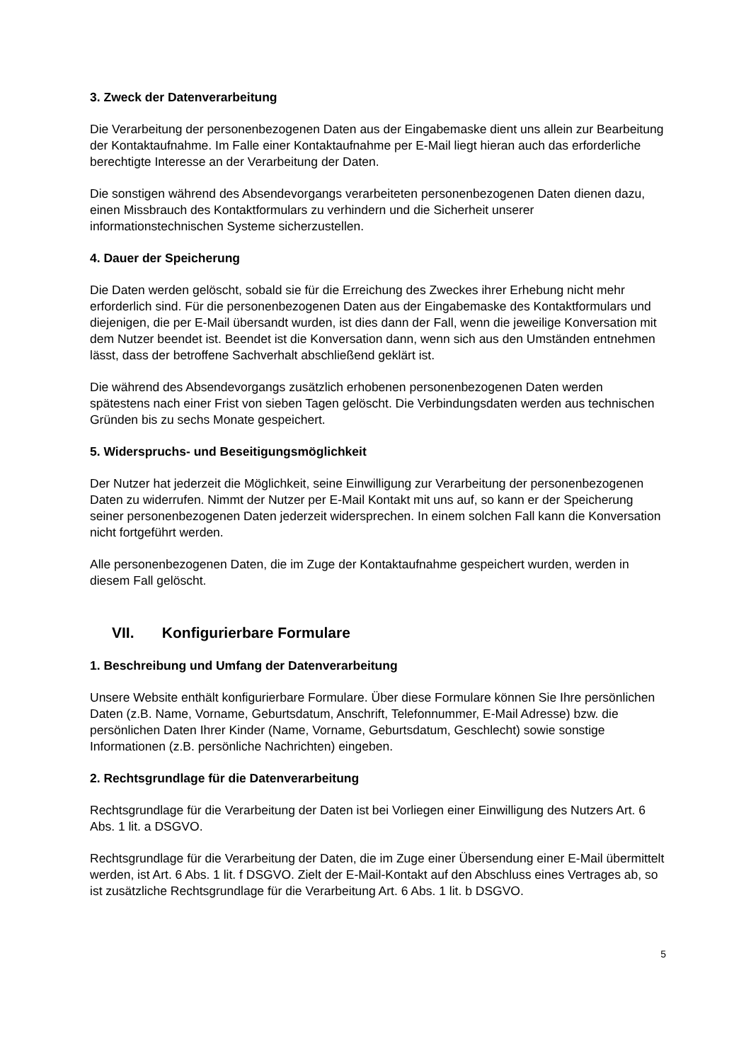3. Zweck der Datenverarbeitung
Die Verarbeitung der personenbezogenen Daten aus der Eingabemaske dient uns allein zur Bearbeitung der Kontaktaufnahme. Im Falle einer Kontaktaufnahme per E-Mail liegt hieran auch das erforderliche berechtigte Interesse an der Verarbeitung der Daten.
Die sonstigen während des Absendevorgangs verarbeiteten personenbezogenen Daten dienen dazu, einen Missbrauch des Kontaktformulars zu verhindern und die Sicherheit unserer informationstechnischen Systeme sicherzustellen.
4. Dauer der Speicherung
Die Daten werden gelöscht, sobald sie für die Erreichung des Zweckes ihrer Erhebung nicht mehr erforderlich sind. Für die personenbezogenen Daten aus der Eingabemaske des Kontaktformulars und diejenigen, die per E-Mail übersandt wurden, ist dies dann der Fall, wenn die jeweilige Konversation mit dem Nutzer beendet ist. Beendet ist die Konversation dann, wenn sich aus den Umständen entnehmen lässt, dass der betroffene Sachverhalt abschließend geklärt ist.
Die während des Absendevorgangs zusätzlich erhobenen personenbezogenen Daten werden spätestens nach einer Frist von sieben Tagen gelöscht. Die Verbindungsdaten werden aus technischen Gründen bis zu sechs Monate gespeichert.
5. Widerspruchs- und Beseitigungsmöglichkeit
Der Nutzer hat jederzeit die Möglichkeit, seine Einwilligung zur Verarbeitung der personenbezogenen Daten zu widerrufen. Nimmt der Nutzer per E-Mail Kontakt mit uns auf, so kann er der Speicherung seiner personenbezogenen Daten jederzeit widersprechen. In einem solchen Fall kann die Konversation nicht fortgeführt werden.
Alle personenbezogenen Daten, die im Zuge der Kontaktaufnahme gespeichert wurden, werden in diesem Fall gelöscht.
VII. Konfigurierbare Formulare
1. Beschreibung und Umfang der Datenverarbeitung
Unsere Website enthält konfigurierbare Formulare. Über diese Formulare können Sie Ihre persönlichen Daten (z.B. Name, Vorname, Geburtsdatum, Anschrift, Telefonnummer, E-Mail Adresse) bzw. die persönlichen Daten Ihrer Kinder (Name, Vorname, Geburtsdatum, Geschlecht) sowie sonstige Informationen (z.B. persönliche Nachrichten) eingeben.
2. Rechtsgrundlage für die Datenverarbeitung
Rechtsgrundlage für die Verarbeitung der Daten ist bei Vorliegen einer Einwilligung des Nutzers Art. 6 Abs. 1 lit. a DSGVO.
Rechtsgrundlage für die Verarbeitung der Daten, die im Zuge einer Übersendung einer E-Mail übermittelt werden, ist Art. 6 Abs. 1 lit. f DSGVO. Zielt der E-Mail-Kontakt auf den Abschluss eines Vertrages ab, so ist zusätzliche Rechtsgrundlage für die Verarbeitung Art. 6 Abs. 1 lit. b DSGVO.
5